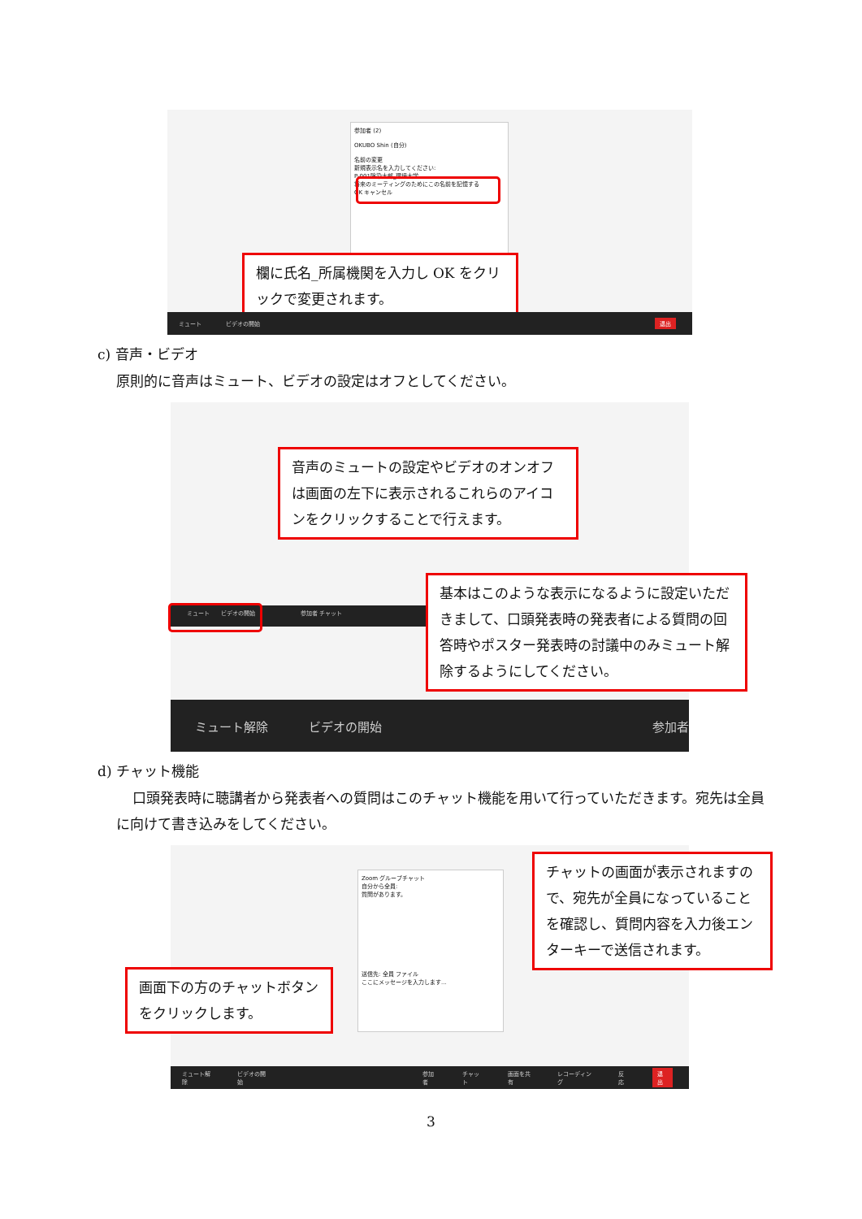参加者 (2)
OKUBO Shin (自分)
名前の変更
新規表示名を入力してください:
P-001除染太郎_環境大学
将来のミーティングのためにこの名前を記憶する
OK キャンセル
欄に氏名_所属機関を入力し OK をクリックで変更されます。
ミュート ビデオの開始 退出
c) 音声・ビデオ
原則的に音声はミュート、ビデオの設定はオフとしてください。
音声のミュートの設定やビデオのオンオフは画面の左下に表示されるこれらのアイコンをクリックすることで行えます。
ミュート　　ビデオの開始　　　　　　　　参加者 チャット
基本はこのような表示になるように設定いただきまして、口頭発表時の発表者による質問の回答時やポスター発表時の討議中のみミュート解除するようにしてください。
ミュート解除 ビデオの開始 参加者
d) チャット機能
口頭発表時に聴講者から発表者への質問はこのチャット機能を用いて行っていただきます。宛先は全員に向けて書き込みをしてください。
Zoom グループチャット
自分から全員:
質問があります。
送信先: 全員 ファイル
ここにメッセージを入力します...
画面下の方のチャットボタンをクリックします。
チャットの画面が表示されますので、宛先が全員になっていることを確認し、質問内容を入力後エンターキーで送信されます。
ミュート解除 ビデオの開始 参加者 チャット 画面を共有 レコーディング 反応 退出
3